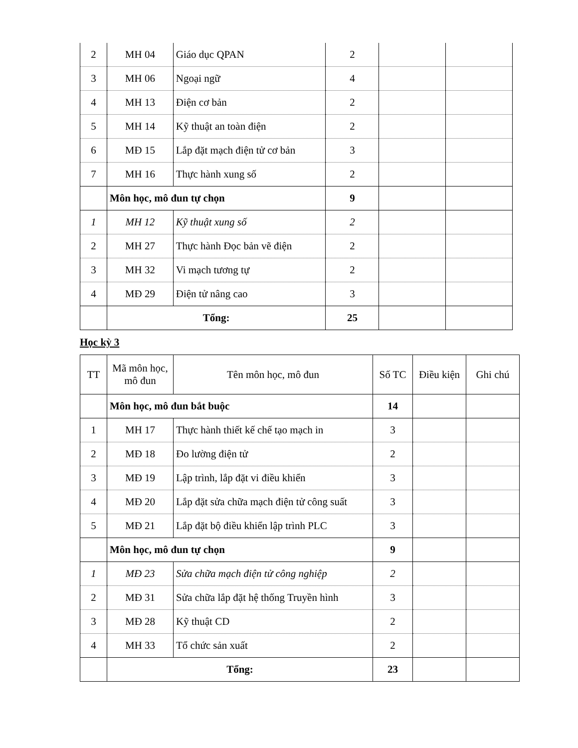| 2 | MH 04 | Giáo dục QPAN | 2 | | |
| 3 | MH 06 | Ngoại ngữ | 4 | | |
| 4 | MH 13 | Điện cơ bản | 2 | | |
| 5 | MH 14 | Kỹ thuật an toàn điện | 2 | | |
| 6 | MĐ 15 | Lắp đặt mạch điện tử cơ bản | 3 | | |
| 7 | MH 16 | Thực hành xung số | 2 | | |
| | Môn học, mô đun tự chọn | | 9 | | |
| 1 | MH 12 | Kỹ thuật xung số | 2 | | |
| 2 | MH 27 | Thực hành Đọc bản vẽ điện | 2 | | |
| 3 | MH 32 | Vi mạch tương tự | 2 | | |
| 4 | MĐ 29 | Điện tử nâng cao | 3 | | |
| | Tổng: | | 25 | | |
Học kỳ 3
| TT | Mã môn học, mô đun | Tên môn học, mô đun | Số TC | Điều kiện | Ghi chú |
| --- | --- | --- | --- | --- | --- |
| | Môn học, mô đun bắt buộc | | 14 | | |
| 1 | MH 17 | Thực hành thiết kế chế tạo mạch in | 3 | | |
| 2 | MĐ 18 | Đo lường điện tử | 2 | | |
| 3 | MĐ 19 | Lập trình, lắp đặt vi điều khiển | 3 | | |
| 4 | MĐ 20 | Lắp đặt sửa chữa mạch điện tử công suất | 3 | | |
| 5 | MĐ 21 | Lắp đặt bộ điều khiển lập trình PLC | 3 | | |
| | Môn học, mô đun tự chọn | | 9 | | |
| 1 | MĐ 23 | Sửa chữa mạch điện tử công nghiệp | 2 | | |
| 2 | MĐ 31 | Sửa chữa lắp đặt hệ thống Truyền hình | 3 | | |
| 3 | MĐ 28 | Kỹ thuật CD | 2 | | |
| 4 | MH 33 | Tổ chức sản xuất | 2 | | |
| | Tổng: | | 23 | | |